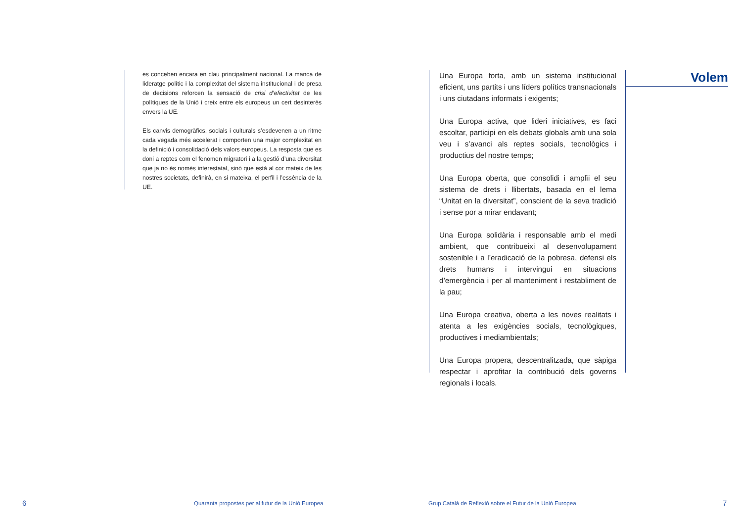es conceben encara en clau principalment nacional. La manca de lideratge polític i la complexitat del sistema institucional i de presa de decisions reforcen la sensació de crisi d’efectivitat de les polítiques de la Unió i creix entre els europeus un cert desinterès envers la UE.
Els canvis demogràfics, socials i culturals s’esdevenen a un ritme cada vegada més accelerat i comporten una major complexitat en la definició i consolidació dels valors europeus. La resposta que es doni a reptes com el fenomen migratori i a la gestió d’una diversitat que ja no és només interestatal, sinó que està al cor mateix de les nostres societats, definirà, en si mateixa, el perfil i l’essència de la UE.
Una Europa forta, amb un sistema institucional eficient, uns partits i uns líders polítics transnacionals i uns ciutadans informats i exigents;
Una Europa activa, que lideri iniciatives, es faci escoltar, participi en els debats globals amb una sola veu i s’avanci als reptes socials, tecnològics i productius del nostre temps;
Una Europa oberta, que consolidi i amplïi el seu sistema de drets i llibertats, basada en el lema “Unitat en la diversitat”, conscient de la seva tradició i sense por a mirar endavant;
Una Europa solidària i responsable amb el medi ambient, que contribueixi al desenvolupament sostenible i a l’eradicació de la pobresa, defensi els drets humans i intervingui en situacions d’emergència i per al manteniment i restabliment de la pau;
Una Europa creativa, oberta a les noves realitats i atenta a les exigències socials, tecnològiques, productives i mediambientals;
Una Europa propera, descentralitzada, que sàpiga respectar i aprofitar la contribució dels governs regionals i locals.
Volem
6
Quaranta propostes per al futur de la Unió Europea
Grup Català de Reflexió sobre el Futur de la Unió Europea
7